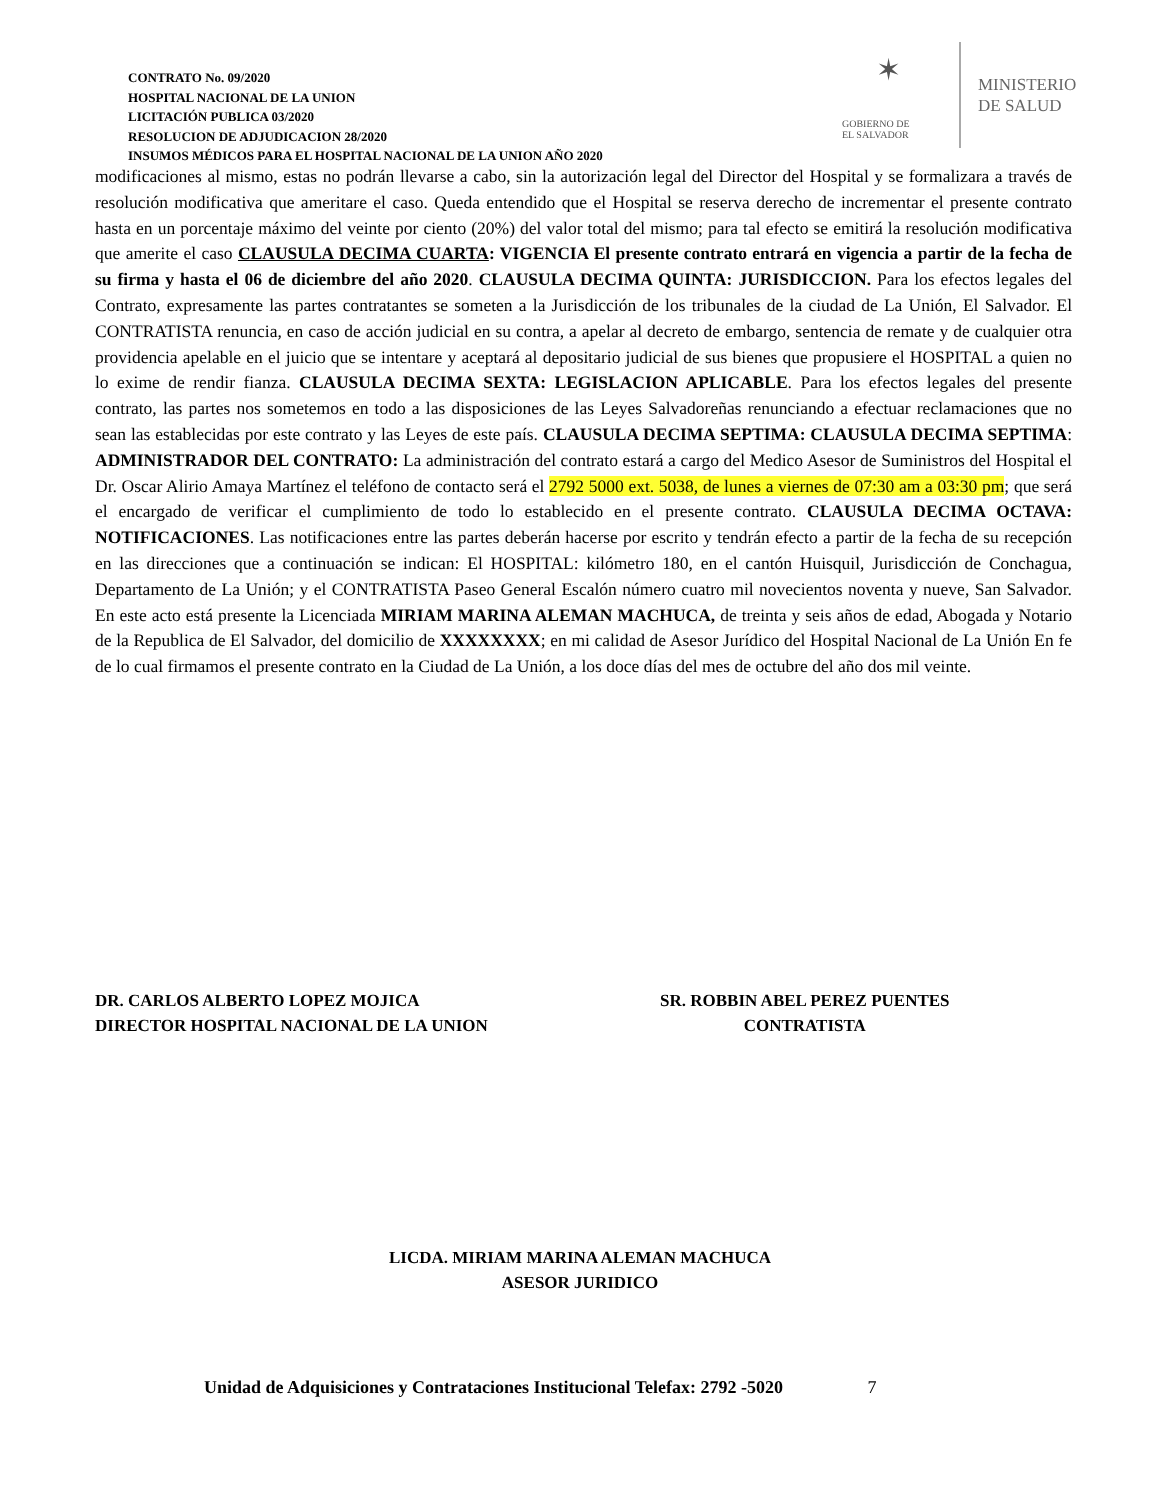CONTRATO No. 09/2020
HOSPITAL NACIONAL DE LA UNION
LICITACIÓN PUBLICA 03/2020
RESOLUCION DE ADJUDICACION 28/2020
INSUMOS MÉDICOS PARA EL HOSPITAL NACIONAL DE LA UNION AÑO 2020
✶
GOBIERNO DE
EL SALVADOR
MINISTERIO
DE SALUD
modificaciones al mismo, estas no podrán llevarse a cabo, sin la autorización legal del Director del Hospital y se formalizara a través de resolución modificativa que ameritare el caso. Queda entendido que el Hospital se reserva derecho de incrementar el presente contrato hasta en un porcentaje máximo del veinte por ciento (20%) del valor total del mismo; para tal efecto se emitirá la resolución modificativa que amerite el caso CLAUSULA DECIMA CUARTA: VIGENCIA El presente contrato entrará en vigencia a partir de la fecha de su firma y hasta el 06 de diciembre del año 2020. CLAUSULA DECIMA QUINTA: JURISDICCION. Para los efectos legales del Contrato, expresamente las partes contratantes se someten a la Jurisdicción de los tribunales de la ciudad de La Unión, El Salvador. El CONTRATISTA renuncia, en caso de acción judicial en su contra, a apelar al decreto de embargo, sentencia de remate y de cualquier otra providencia apelable en el juicio que se intentare y aceptará al depositario judicial de sus bienes que propusiere el HOSPITAL a quien no lo exime de rendir fianza. CLAUSULA DECIMA SEXTA: LEGISLACION APLICABLE. Para los efectos legales del presente contrato, las partes nos sometemos en todo a las disposiciones de las Leyes Salvadoreñas renunciando a efectuar reclamaciones que no sean las establecidas por este contrato y las Leyes de este país. CLAUSULA DECIMA SEPTIMA: CLAUSULA DECIMA SEPTIMA: ADMINISTRADOR DEL CONTRATO: La administración del contrato estará a cargo del Medico Asesor de Suministros del Hospital el Dr. Oscar Alirio Amaya Martínez el teléfono de contacto será el 2792 5000 ext. 5038, de lunes a viernes de 07:30 am a 03:30 pm; que será el encargado de verificar el cumplimiento de todo lo establecido en el presente contrato. CLAUSULA DECIMA OCTAVA: NOTIFICACIONES. Las notificaciones entre las partes deberán hacerse por escrito y tendrán efecto a partir de la fecha de su recepción en las direcciones que a continuación se indican: El HOSPITAL: kilómetro 180, en el cantón Huisquil, Jurisdicción de Conchagua, Departamento de La Unión; y el CONTRATISTA Paseo General Escalón número cuatro mil novecientos noventa y nueve, San Salvador. En este acto está presente la Licenciada MIRIAM MARINA ALEMAN MACHUCA, de treinta y seis años de edad, Abogada y Notario de la Republica de El Salvador, del domicilio de XXXXXXXX; en mi calidad de Asesor Jurídico del Hospital Nacional de La Unión En fe de lo cual firmamos el presente contrato en la Ciudad de La Unión, a los doce días del mes de octubre del año dos mil veinte.
DR. CARLOS ALBERTO LOPEZ MOJICA
DIRECTOR HOSPITAL NACIONAL DE LA UNION
SR. ROBBIN ABEL PEREZ PUENTES
CONTRATISTA
LICDA. MIRIAM MARINA ALEMAN MACHUCA
ASESOR JURIDICO
Unidad de Adquisiciones y Contrataciones Institucional Telefax: 2792 -5020 7